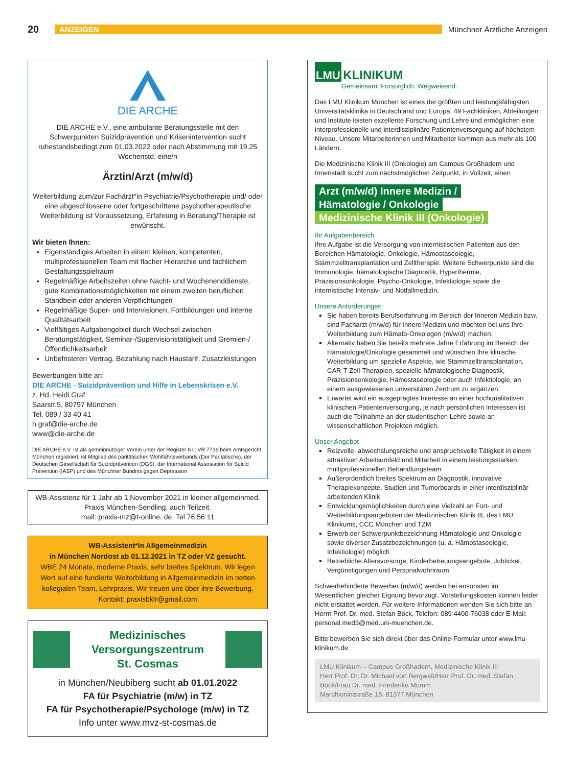20 ANZEIGEN Münchner Ärztliche Anzeigen
DIE ARCHE
DIE ARCHE e.V., eine ambulante Beratungsstelle mit den Schwerpunkten Suizidprävention und Krisenintervention sucht ruhestandsbedingt zum 01.03.2022 oder nach Abstimmung mit 19,25 Wochenstd. eine/n
Ärztin/Arzt (m/w/d)
Weiterbildung zum/zur Fachärzt*in Psychiatrie/Psychotherapie und/ oder eine abgeschlossene oder fortgeschrittene psychotherapeutische Weiterbildung ist Voraussetzung, Erfahrung in Beratung/Therapie ist erwünscht.
Wir bieten Ihnen:
Eigenständiges Arbeiten in einem kleinen, kompetenten, multiprofessionellen Team mit flacher Hierarchie und fachlichem Gestaltungsspielraum
Regelmäßige Arbeitszeiten ohne Nacht- und Wochenenddienste, gute Kombinationsmöglichkeiten mit einem zweiten beruflichen Standbein oder anderen Verpflichtungen
Regelmäßige Super- und Intervisionen, Fortbildungen und interne Qualitätsarbeit
Vielfältiges Aufgabengebiet durch Wechsel zwischen Beratungstätigkeit, Seminar-/Supervisionstätigkeit und Gremien-/Öffentlichkeitsarbeit
Unbefristeten Vertrag, Bezahlung nach Haustarif, Zusatzleistungen
Bewerbungen bitte an:
DIE ARCHE - Suizidprävention und Hilfe in Lebenskrisen e.V.
z. Hd. Heidi Graf
Saarstr.5, 80797 München
Tel. 089 / 33 40 41
h.graf@die-arche.de
www@die-arche.de
DIE ARCHE e.V. ist als gemeinnütziger Verein unter der Register Nr.: VR 7736 beim Amtsgericht München registriert, ist Mitglied des paritätischen Wohlfahrtsverbands (Der Paritätische), der Deutschen Gesellschaft für Suizidprävention (DGS), der International Assosiation for Suicid Prevention (IASP) und des Münchner Bündnis gegen Depression
WB-Assistenz für 1 Jahr ab 1.November 2021 in kleiner allgemeinmed. Praxis München-Sendling, auch Teilzeit.
mail: praxis-mz@t-online. de, Tel 76 56 11
WB-Assistent*In Allgemeinmedizin
in München Nordost ab 01.12.2021 in TZ oder VZ gesucht.
WBE 24 Monate, moderne Praxis, sehr breites Spektrum. Wir legen Wert auf eine fundierte Weiterbildung in Allgemeinmedizin im netten kollegialen Team, Lehrpraxis. Wir freuen uns über ihre Bewerbung.
Kontakt: praxisbklr@gmail.com
Medizinisches
Versorgungszentrum
St. Cosmas
in München/Neubiberg sucht ab 01.01.2022
FA für Psychiatrie (m/w) in TZ
FA für Psychotherapie/Psychologe (m/w) in TZ
Info unter www.mvz-st-cosmas.de
LMU KLINIKUM
Gemeinsam. Fürsorglich. Wegweisend.
Das LMU Klinikum München ist eines der größten und leistungsfähigsten Universitätsklinika in Deutschland und Europa. 49 Fachkliniken, Abteilungen und Institute leisten exzellente Forschung und Lehre und ermöglichen eine interprofessionelle und interdisziplinäre Patientenversorgung auf höchstem Niveau. Unsere Mitarbeiterinnen und Mitarbeiter kommen aus mehr als 100 Ländern.
Die Medizinische Klinik III (Onkologie) am Campus Großhadern und Innenstadt sucht zum nächstmöglichen Zeitpunkt, in Vollzeit, einen
Arzt (m/w/d) Innere Medizin /
Hämatologie / Onkologie
Medizinische Klinik III (Onkologie)
Ihr Aufgabenbereich
Ihre Aufgabe ist die Versorgung von internistischen Patienten aus den Bereichen Hämatologie, Onkologie, Hämostaseologie, Stammzelltransplantation und Zelltherapie. Weitere Schwerpunkte sind die Immunologie, hämatologische Diagnostik, Hyperthermie, Präzisionsonkologie, Psycho-Onkologie, Infektiologie sowie die internistische Intensiv- und Notfallmedizin.
Unsere Anforderungen
Sie haben bereits Berufserfahrung im Bereich der Inneren Medizin bzw. sind Facharzt (m/w/d) für Innere Medizin und möchten bei uns Ihre Weiterbildung zum Hämato-Onkologen (m/w/d) machen.
Alternativ haben Sie bereits mehrere Jahre Erfahrung im Bereich der Hämatologie/Onkologie gesammelt und wünschen Ihre klinische Weiterbildung um spezielle Aspekte, wie Stammzelltransplantation, CAR-T-Zell-Therapien, spezielle hämatologische Diagnostik, Präzisionsonkologie, Hämostaseologie oder auch Infektiologie, an einem ausgewiesenen universitären Zentrum zu ergänzen.
Erwartet wird ein ausgeprägtes Interesse an einer hochqualitativen klinischen Patientenversorgung, je nach persönlichen Interessen ist auch die Teilnahme an der studentischen Lehre sowie an wissenschaftlichen Projekten möglich.
Unser Angebot
Reizvolle, abwechslungsreiche und anspruchsvolle Tätigkeit in einem attraktiven Arbeitsumfeld und Mitarbeit in einem leistungsstarken, multiprofessionellen Behandlungsteam
Außerordentlich breites Spektrum an Diagnostik, innovative Therapiekonzepte, Studien und Tumorboards in einer interdisziplinär arbeitenden Klinik
Entwicklungsmöglichkeiten durch eine Vielzahl an Fort- und Weiterbildungsangeboten der Medizinischen Klinik III, des LMU Klinikums, CCC München und TZM
Erwerb der Schwerpunktbezeichnung Hämatologie und Onkologie sowie diverser Zusatzbezeichnungen (u. a. Hämostaseologie, Infektiologie) möglich
Betriebliche Altersvorsorge, Kinderbetreuungsangebote, Jobticket, Vergünstigungen und Personalwohnraum
Schwerbehinderte Bewerber (m/w/d) werden bei ansonsten im Wesentlichen gleicher Eignung bevorzugt. Vorstellungskosten können leider nicht erstattet werden. Für weitere Informationen wenden Sie sich bitte an Herrn Prof. Dr. med. Stefan Böck, Telefon: 089 4400-76038 oder E-Mail: personal.med3@med.uni-muenchen.de.
Bitte bewerben Sie sich direkt über das Online-Formular unter www.lmu-klinikum.de.
LMU Klinikum – Campus Großhadern, Medizinische Klinik III
Herr Prof. Dr. Dr. Michael von Bergwelt/Herr Prof. Dr. med. Stefan Böck/Frau Dr. med. Friederike Mumm
Marchioninistraße 15, 81377 München